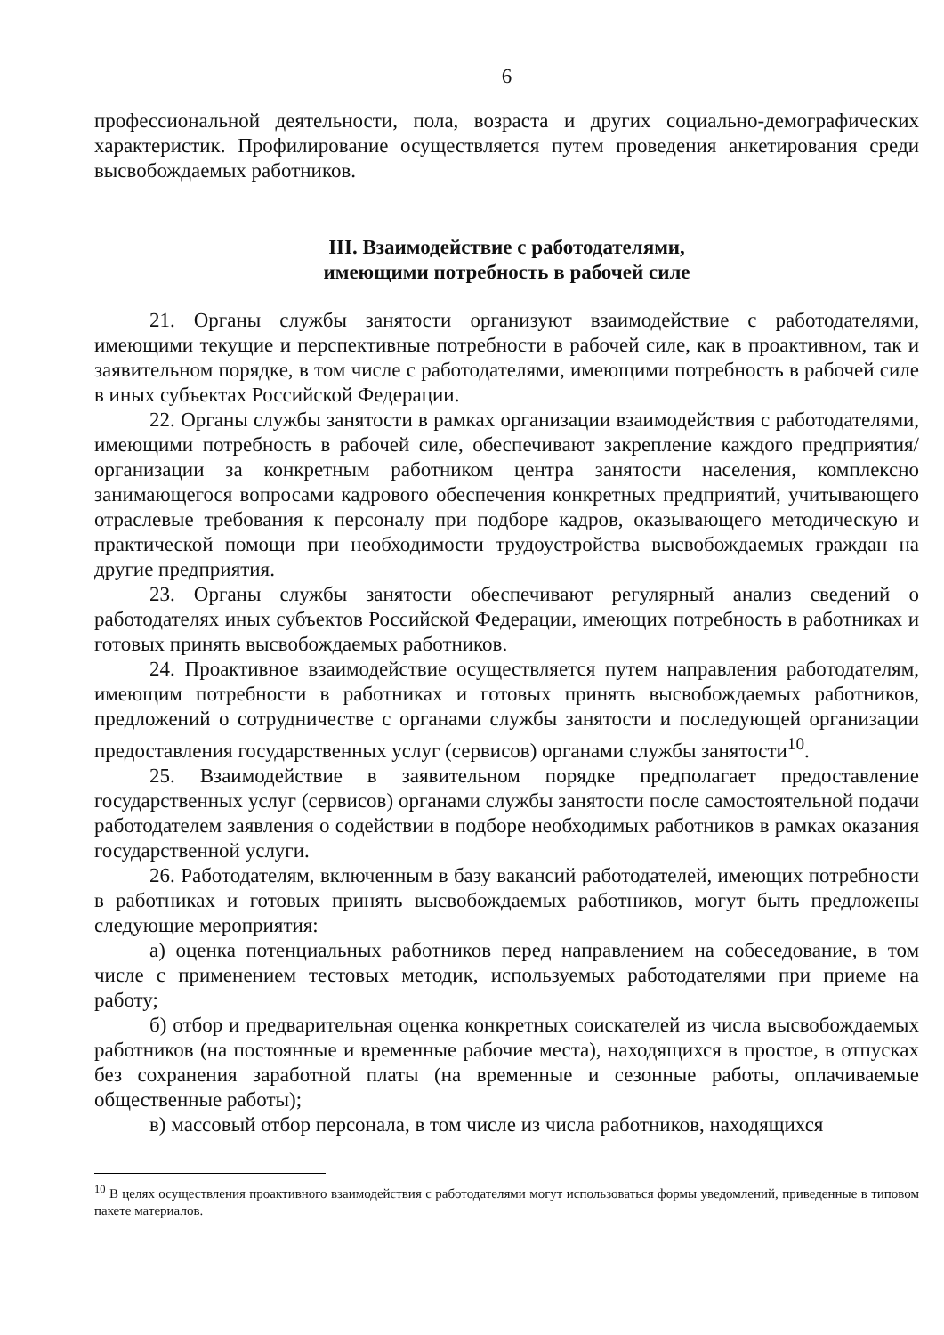6
профессиональной деятельности, пола, возраста и других социально-демографических характеристик. Профилирование осуществляется путем проведения анкетирования среди высвобождаемых работников.
III. Взаимодействие с работодателями,
имеющими потребность в рабочей силе
21. Органы службы занятости организуют взаимодействие с работодателями, имеющими текущие и перспективные потребности в рабочей силе, как в проактивном, так и заявительном порядке, в том числе с работодателями, имеющими потребность в рабочей силе в иных субъектах Российской Федерации.
22. Органы службы занятости в рамках организации взаимодействия с работодателями, имеющими потребность в рабочей силе, обеспечивают закрепление каждого предприятия/организации за конкретным работником центра занятости населения, комплексно занимающегося вопросами кадрового обеспечения конкретных предприятий, учитывающего отраслевые требования к персоналу при подборе кадров, оказывающего методическую и практической помощи при необходимости трудоустройства высвобождаемых граждан на другие предприятия.
23. Органы службы занятости обеспечивают регулярный анализ сведений о работодателях иных субъектов Российской Федерации, имеющих потребность в работниках и готовых принять высвобождаемых работников.
24. Проактивное взаимодействие осуществляется путем направления работодателям, имеющим потребности в работниках и готовых принять высвобождаемых работников, предложений о сотрудничестве с органами службы занятости и последующей организации предоставления государственных услуг (сервисов) органами службы занятости<sup>10</sup>.
25. Взаимодействие в заявительном порядке предполагает предоставление государственных услуг (сервисов) органами службы занятости после самостоятельной подачи работодателем заявления о содействии в подборе необходимых работников в рамках оказания государственной услуги.
26. Работодателям, включенным в базу вакансий работодателей, имеющих потребности в работниках и готовых принять высвобождаемых работников, могут быть предложены следующие мероприятия:
а) оценка потенциальных работников перед направлением на собеседование, в том числе с применением тестовых методик, используемых работодателями при приеме на работу;
б) отбор и предварительная оценка конкретных соискателей из числа высвобождаемых работников (на постоянные и временные рабочие места), находящихся в простое, в отпусках без сохранения заработной платы (на временные и сезонные работы, оплачиваемые общественные работы);
в) массовый отбор персонала, в том числе из числа работников, находящихся
<sup>10</sup> В целях осуществления проактивного взаимодействия с работодателями могут использоваться формы уведомлений, приведенные в типовом пакете материалов.